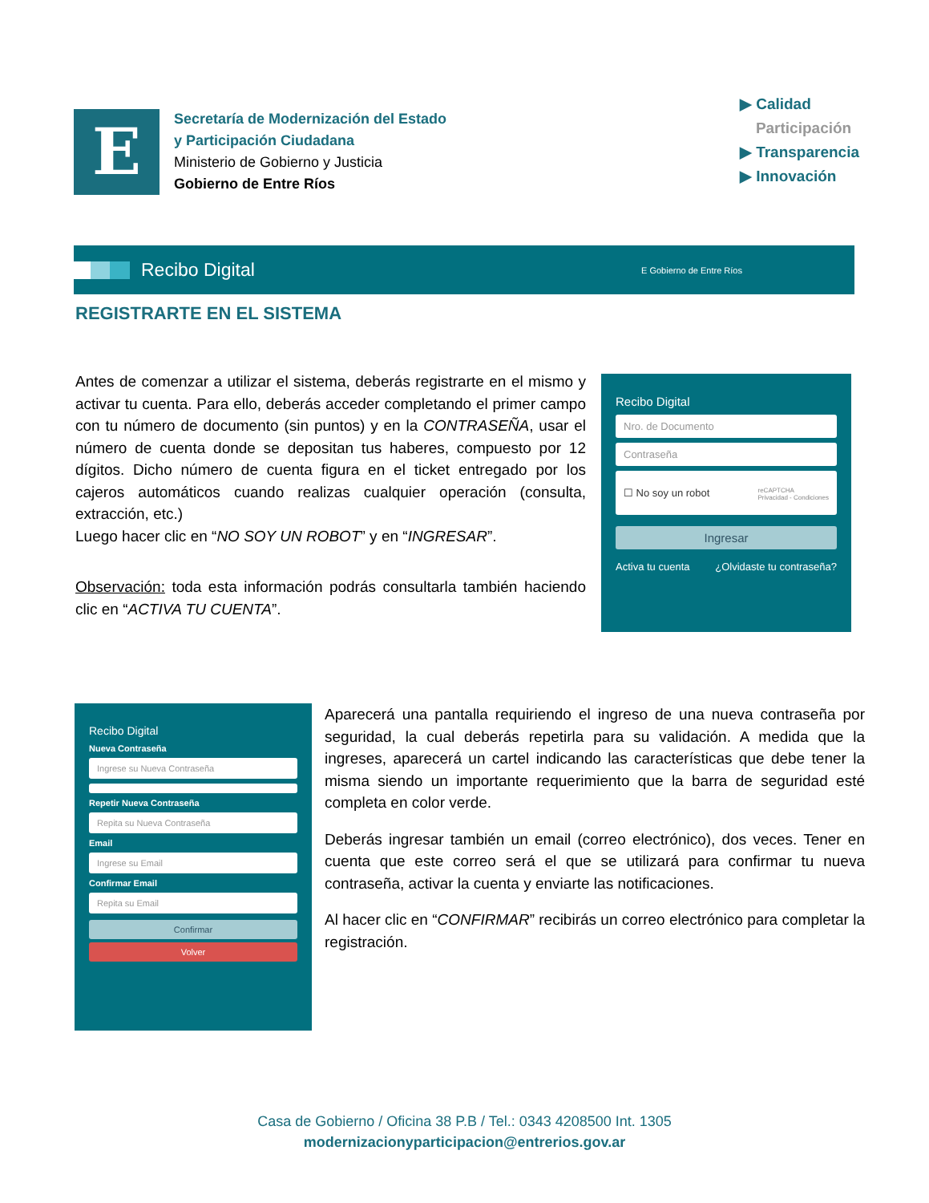E
Secretaría de Modernización del Estado
y Participación Ciudadana
Ministerio de Gobierno y Justicia
Gobierno de Entre Ríos
▶ Calidad
Participación
▶ Transparencia
▶ Innovación
Recibo Digital E Gobierno de Entre Ríos
REGISTRARTE EN EL SISTEMA
Antes de comenzar a utilizar el sistema, deberás registrarte en el mismo y activar tu cuenta. Para ello, deberás acceder completando el primer campo con tu número de documento (sin puntos) y en la CONTRASEÑA, usar el número de cuenta donde se depositan tus haberes, compuesto por 12 dígitos. Dicho número de cuenta figura en el ticket entregado por los cajeros automáticos cuando realizas cualquier operación (consulta, extracción, etc.)
Luego hacer clic en “NO SOY UN ROBOT” y en “INGRESAR”.
Observación: toda esta información podrás consultarla también haciendo clic en “ACTIVA TU CUENTA”.
Recibo Digital
Nro. de Documento
Contraseña
☐ No soy un robot reCAPTCHA
Privacidad - Condiciones
Ingresar
Activa tu cuenta ¿Olvidaste tu contraseña?
Recibo Digital
Nueva Contraseña
Ingrese su Nueva Contraseña
Repetir Nueva Contraseña
Repita su Nueva Contraseña
Email
Ingrese su Email
Confirmar Email
Repita su Email
Confirmar
Volver
Aparecerá una pantalla requiriendo el ingreso de una nueva contraseña por seguridad, la cual deberás repetirla para su validación. A medida que la ingreses, aparecerá un cartel indicando las características que debe tener la misma siendo un importante requerimiento que la barra de seguridad esté completa en color verde.
Deberás ingresar también un email (correo electrónico), dos veces. Tener en cuenta que este correo será el que se utilizará para confirmar tu nueva contraseña, activar la cuenta y enviarte las notificaciones.
Al hacer clic en “CONFIRMAR” recibirás un correo electrónico para completar la registración.
Casa de Gobierno / Oficina 38 P.B / Tel.: 0343 4208500 Int. 1305
modernizacionyparticipacion@entrerios.gov.ar